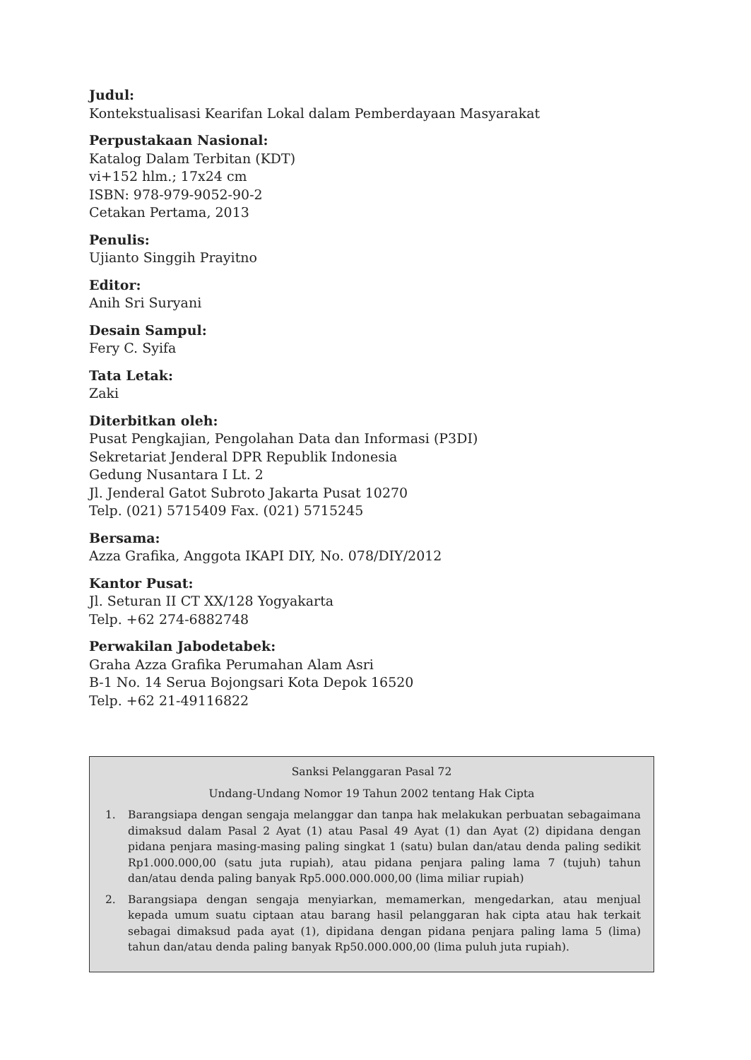Judul:
Kontekstualisasi Kearifan Lokal dalam Pemberdayaan Masyarakat
Perpustakaan Nasional:
Katalog Dalam Terbitan (KDT)
vi+152 hlm.; 17x24 cm
ISBN: 978-979-9052-90-2
Cetakan Pertama, 2013
Penulis:
Ujianto Singgih Prayitno
Editor:
Anih Sri Suryani
Desain Sampul:
Fery C. Syifa
Tata Letak:
Zaki
Diterbitkan oleh:
Pusat Pengkajian, Pengolahan Data dan Informasi (P3DI)
Sekretariat Jenderal DPR Republik Indonesia
Gedung Nusantara I Lt. 2
Jl. Jenderal Gatot Subroto Jakarta Pusat 10270
Telp. (021) 5715409 Fax. (021) 5715245
Bersama:
Azza Grafika, Anggota IKAPI DIY, No. 078/DIY/2012
Kantor Pusat:
Jl. Seturan II CT XX/128 Yogyakarta
Telp. +62 274-6882748
Perwakilan Jabodetabek:
Graha Azza Grafika Perumahan Alam Asri
B-1 No. 14 Serua Bojongsari Kota Depok 16520
Telp. +62 21-49116822
Sanksi Pelanggaran Pasal 72
Undang-Undang Nomor 19 Tahun 2002 tentang Hak Cipta
1. Barangsiapa dengan sengaja melanggar dan tanpa hak melakukan perbuatan sebagaimana dimaksud dalam Pasal 2 Ayat (1) atau Pasal 49 Ayat (1) dan Ayat (2) dipidana dengan pidana penjara masing-masing paling singkat 1 (satu) bulan dan/atau denda paling sedikit Rp1.000.000,00 (satu juta rupiah), atau pidana penjara paling lama 7 (tujuh) tahun dan/atau denda paling banyak Rp5.000.000.000,00 (lima miliar rupiah)
2. Barangsiapa dengan sengaja menyiarkan, memamerkan, mengedarkan, atau menjual kepada umum suatu ciptaan atau barang hasil pelanggaran hak cipta atau hak terkait sebagai dimaksud pada ayat (1), dipidana dengan pidana penjara paling lama 5 (lima) tahun dan/atau denda paling banyak Rp50.000.000,00 (lima puluh juta rupiah).